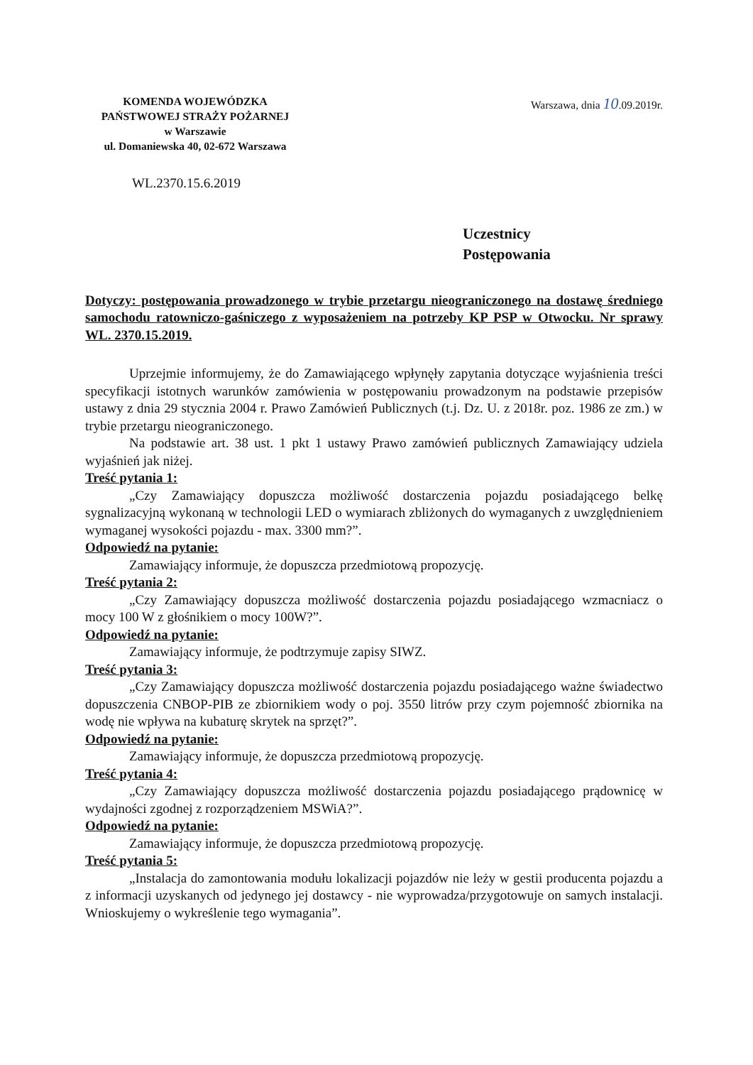KOMENDA WOJEWÓDZKA
PAŃSTWOWEJ STRAŻY POŻARNEJ
w Warszawie
ul. Domaniewska 40, 02-672 Warszawa
Warszawa, dnia 10.09.2019r.
WL.2370.15.6.2019
Uczestnicy
Postępowania
Dotyczy: postępowania prowadzonego w trybie przetargu nieograniczonego na dostawę średniego samochodu ratowniczo-gaśniczego z wyposażeniem na potrzeby KP PSP w Otwocku. Nr sprawy WL. 2370.15.2019.
Uprzejmie informujemy, że do Zamawiającego wpłynęły zapytania dotyczące wyjaśnienia treści specyfikacji istotnych warunków zamówienia w postępowaniu prowadzonym na podstawie przepisów ustawy z dnia 29 stycznia 2004 r. Prawo Zamówień Publicznych (t.j. Dz. U. z 2018r. poz. 1986 ze zm.) w trybie przetargu nieograniczonego.
Na podstawie art. 38 ust. 1 pkt 1 ustawy Prawo zamówień publicznych Zamawiający udziela wyjaśnień jak niżej.
Treść pytania 1:
„Czy Zamawiający dopuszcza możliwość dostarczenia pojazdu posiadającego belkę sygnalizacyjną wykonaną w technologii LED o wymiarach zbliżonych do wymaganych z uwzględnieniem wymaganej wysokości pojazdu - max. 3300 mm?”.
Odpowiedź na pytanie:
Zamawiający informuje, że dopuszcza przedmiotową propozycję.
Treść pytania 2:
„Czy Zamawiający dopuszcza możliwość dostarczenia pojazdu posiadającego wzmacniacz o mocy 100 W z głośnikiem o mocy 100W?”.
Odpowiedź na pytanie:
Zamawiający informuje, że podtrzymuje zapisy SIWZ.
Treść pytania 3:
„Czy Zamawiający dopuszcza możliwość dostarczenia pojazdu posiadającego ważne świadectwo dopuszczenia CNBOP-PIB ze zbiornikiem wody o poj. 3550 litrów przy czym pojemność zbiornika na wodę nie wpływa na kubaturę skrytek na sprzęt?”.
Odpowiedź na pytanie:
Zamawiający informuje, że dopuszcza przedmiotową propozycję.
Treść pytania 4:
„Czy Zamawiający dopuszcza możliwość dostarczenia pojazdu posiadającego prądownicę w wydajności zgodnej z rozporządzeniem MSWiA?”.
Odpowiedź na pytanie:
Zamawiający informuje, że dopuszcza przedmiotową propozycję.
Treść pytania 5:
„Instalacja do zamontowania modułu lokalizacji pojazdów nie leży w gestii producenta pojazdu a z informacji uzyskanych od jedynego jej dostawcy - nie wyprowadza/przygotowuje on samych instalacji. Wnioskujemy o wykreślenie tego wymagania”.